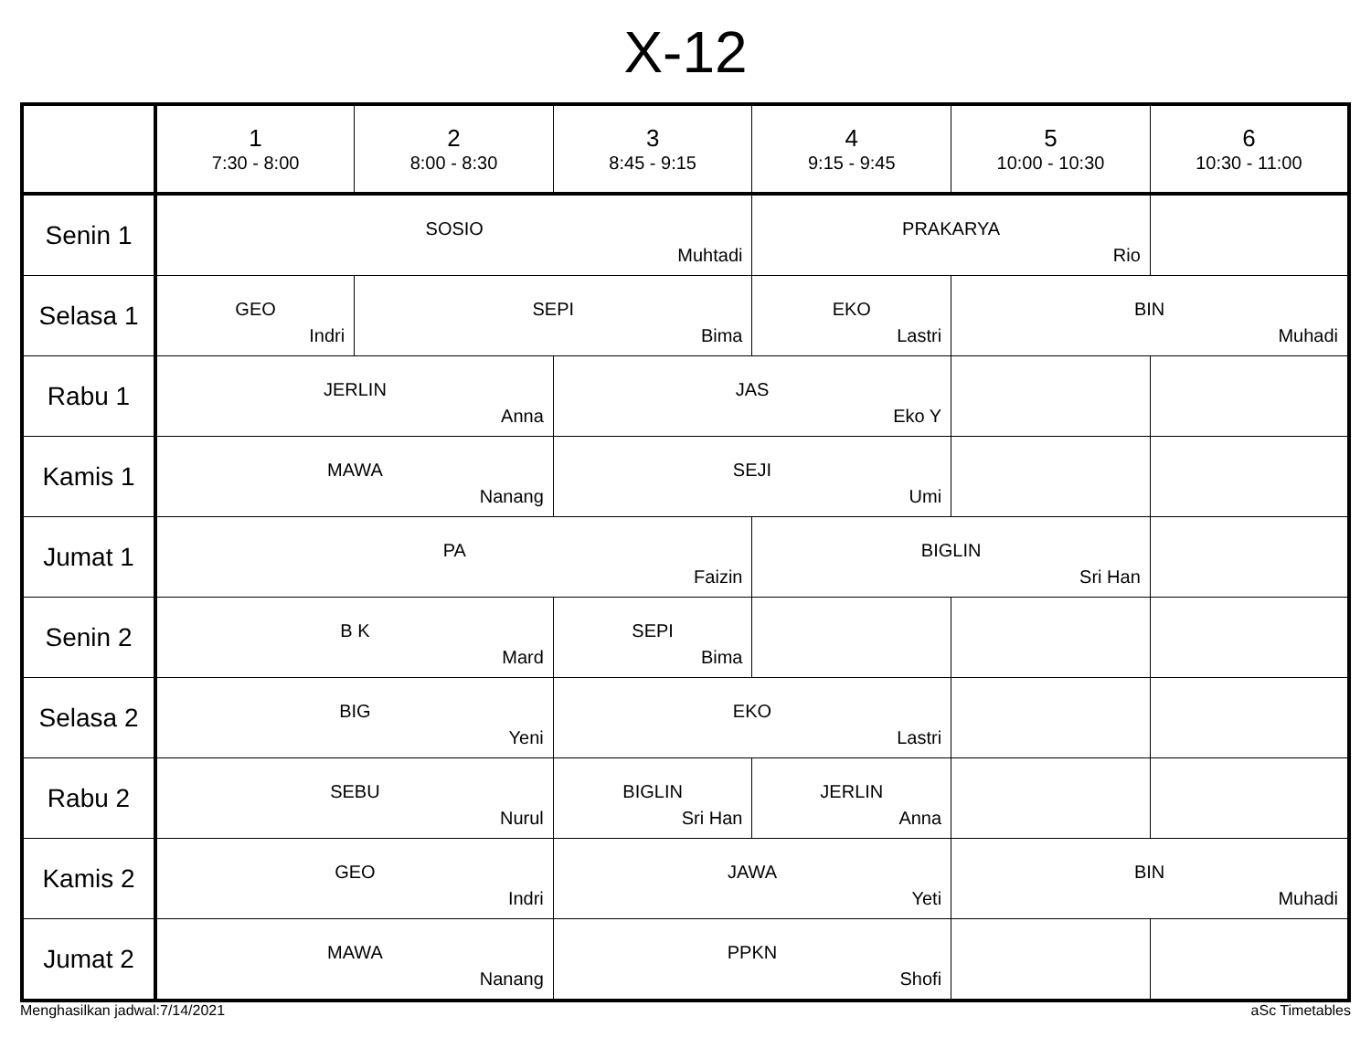X-12
| | 1 7:30 - 8:00 | 2 8:00 - 8:30 | 3 8:45 - 9:15 | 4 9:15 - 9:45 | 5 10:00 - 10:30 | 6 10:30 - 11:00 |
| --- | --- | --- | --- | --- | --- | --- |
| Senin 1 | SOSIO Muhtadi | | | PRAKARYA Rio | | |
| Selasa 1 | GEO Indri | SEPI Bima | | EKO Lastri | BIN Muhadi | |
| Rabu 1 | JERLIN Anna | | JAS Eko Y | | | |
| Kamis 1 | MAWA Nanang | | SEJI Umi | | | |
| Jumat 1 | PA Faizin | | | BIGLIN Sri Han | | |
| Senin 2 | B K Mard | | SEPI Bima | | | |
| Selasa 2 | BIG Yeni | | EKO Lastri | | | |
| Rabu 2 | SEBU Nurul | | BIGLIN Sri Han | JERLIN Anna | | |
| Kamis 2 | GEO Indri | | JAWA Yeti | | BIN Muhadi | |
| Jumat 2 | MAWA Nanang | | PPKN Shofi | | | |
Menghasilkan jadwal:7/14/2021 aSc Timetables